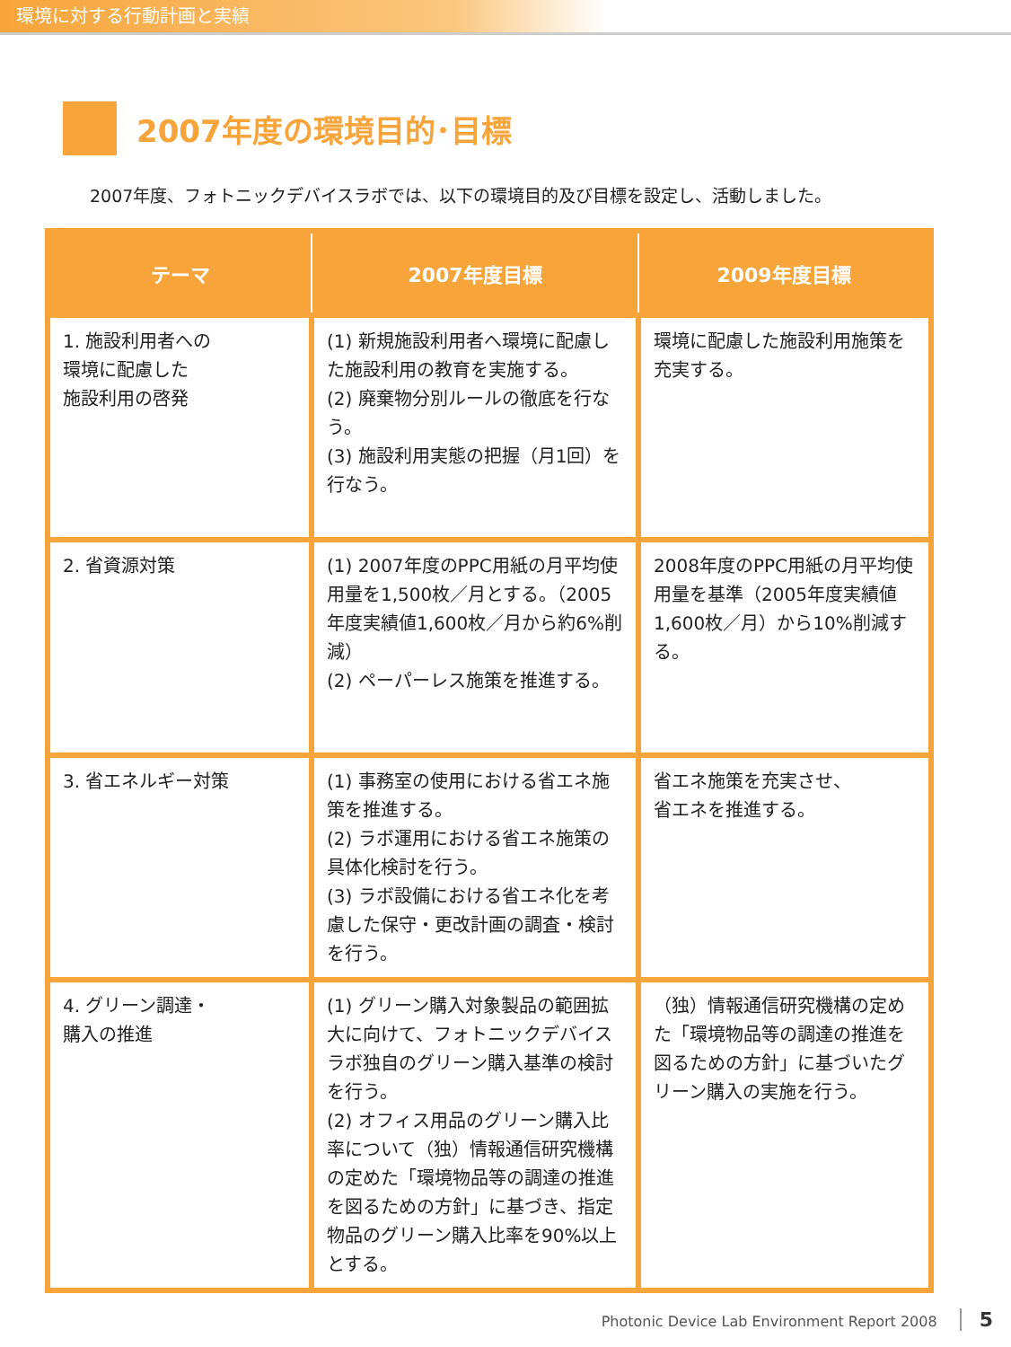環境に対する行動計画と実績
2007年度の環境目的･目標
2007年度、フォトニックデバイスラボでは、以下の環境目的及び目標を設定し、活動しました。
| テーマ | 2007年度目標 | 2009年度目標 |
| --- | --- | --- |
| 1. 施設利用者への 環境に配慮した 施設利用の啓発 | (1) 新規施設利用者へ環境に配慮した施設利用の教育を実施する。 (2) 廃棄物分別ルールの徹底を行なう。 (3) 施設利用実態の把握（月1回）を行なう。 | 環境に配慮した施設利用施策を充実する。 |
| 2. 省資源対策 | (1) 2007年度のPPC用紙の月平均使用量を1,500枚／月とする。（2005年度実績値1,600枚／月から約6%削減） (2) ペーパーレス施策を推進する。 | 2008年度のPPC用紙の月平均使用量を基準（2005年度実績値1,600枚／月）から10%削減する。 |
| 3. 省エネルギー対策 | (1) 事務室の使用における省エネ施策を推進する。 (2) ラボ運用における省エネ施策の具体化検討を行う。 (3) ラボ設備における省エネ化を考慮した保守・更改計画の調査・検討を行う。 | 省エネ施策を充実させ、 省エネを推進する。 |
| 4. グリーン調達・ 購入の推進 | (1) グリーン購入対象製品の範囲拡大に向けて、フォトニックデバイスラボ独自のグリーン購入基準の検討を行う。 (2) オフィス用品のグリーン購入比率について（独）情報通信研究機構の定めた「環境物品等の調達の推進を図るための方針」に基づき、指定物品のグリーン購入比率を90%以上とする。 | （独）情報通信研究機構の定めた「環境物品等の調達の推進を図るための方針」に基づいたグリーン購入の実施を行う。 |
Photonic Device Lab Environment Report 2008 5